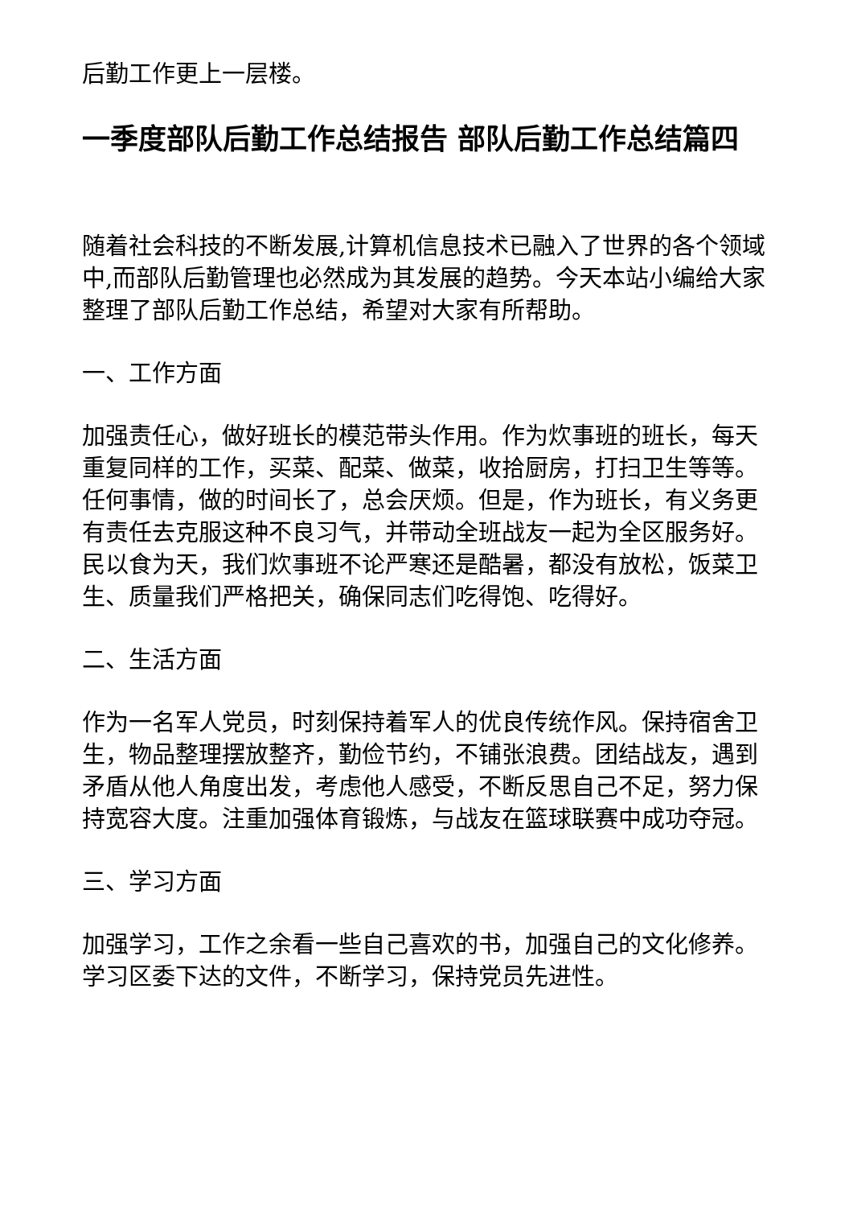后勤工作更上一层楼。
一季度部队后勤工作总结报告 部队后勤工作总结篇四
随着社会科技的不断发展,计算机信息技术已融入了世界的各个领域中,而部队后勤管理也必然成为其发展的趋势。今天本站小编给大家整理了部队后勤工作总结，希望对大家有所帮助。
一、工作方面
加强责任心，做好班长的模范带头作用。作为炊事班的班长，每天重复同样的工作，买菜、配菜、做菜，收拾厨房，打扫卫生等等。任何事情，做的时间长了，总会厌烦。但是，作为班长，有义务更有责任去克服这种不良习气，并带动全班战友一起为全区服务好。民以食为天，我们炊事班不论严寒还是酷暑，都没有放松，饭菜卫生、质量我们严格把关，确保同志们吃得饱、吃得好。
二、生活方面
作为一名军人党员，时刻保持着军人的优良传统作风。保持宿舍卫生，物品整理摆放整齐，勤俭节约，不铺张浪费。团结战友，遇到矛盾从他人角度出发，考虑他人感受，不断反思自己不足，努力保持宽容大度。注重加强体育锻炼，与战友在篮球联赛中成功夺冠。
三、学习方面
加强学习，工作之余看一些自己喜欢的书，加强自己的文化修养。学习区委下达的文件，不断学习，保持党员先进性。